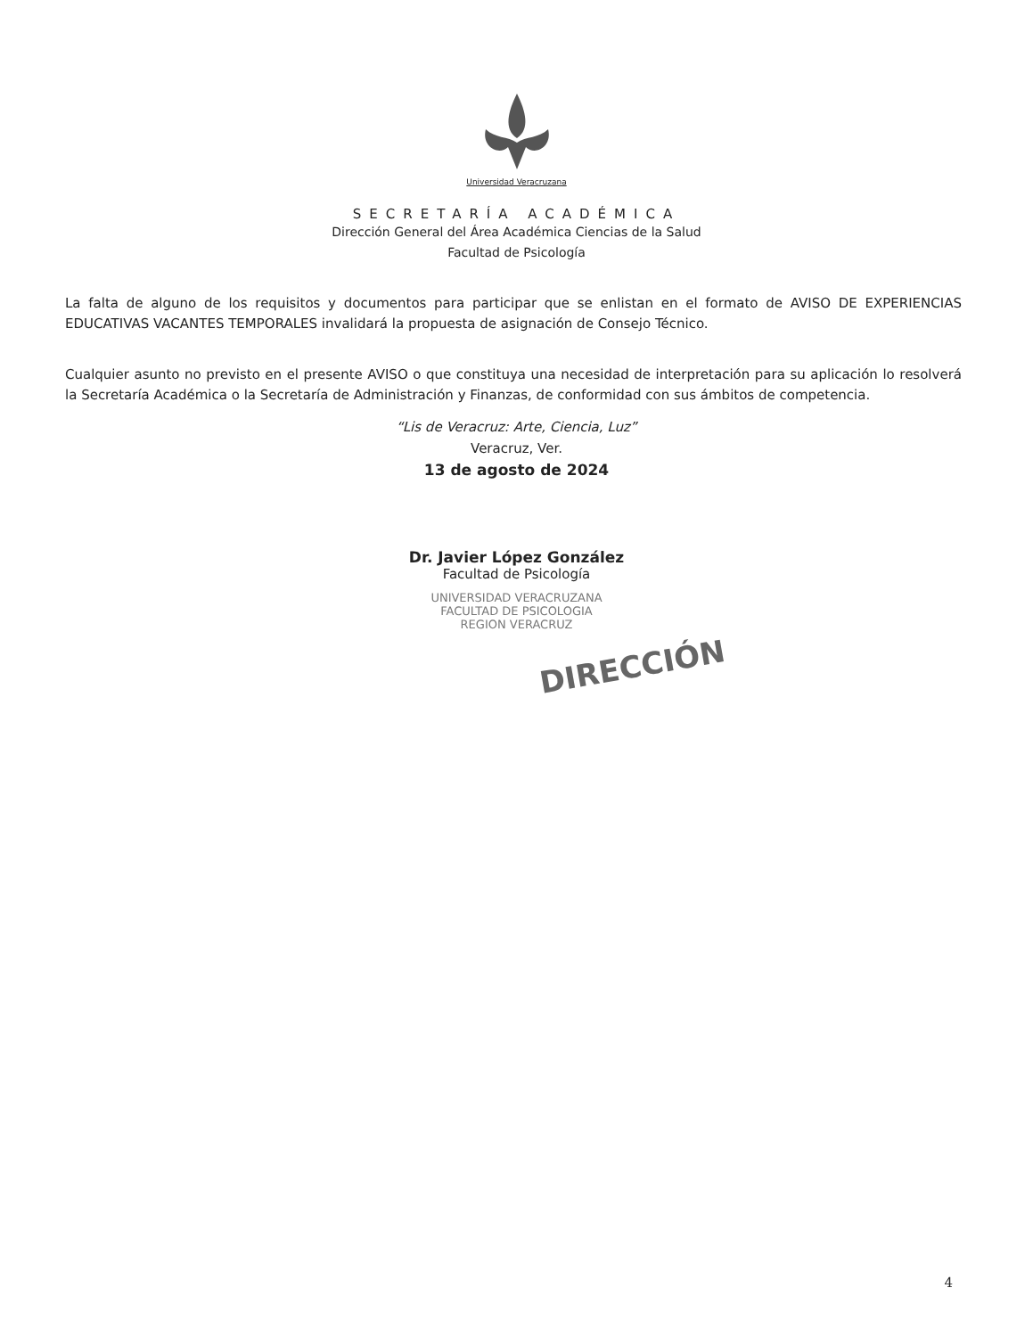Universidad Veracruzana
SECRETARÍA ACADÉMICA
Dirección General del Área Académica Ciencias de la Salud
Facultad de Psicología
La falta de alguno de los requisitos y documentos para participar que se enlistan en el formato de AVISO DE EXPERIENCIAS EDUCATIVAS VACANTES TEMPORALES invalidará la propuesta de asignación de Consejo Técnico.
Cualquier asunto no previsto en el presente AVISO o que constituya una necesidad de interpretación para su aplicación lo resolverá la Secretaría Académica o la Secretaría de Administración y Finanzas, de conformidad con sus ámbitos de competencia.
“Lis de Veracruz: Arte, Ciencia, Luz”
Veracruz, Ver.
13 de agosto de 2024
Dr. Javier López González
Facultad de Psicología
UNIVERSIDAD VERACRUZANA
FACULTAD DE PSICOLOGIA
REGION VERACRUZ
DIRECCIÓN
4